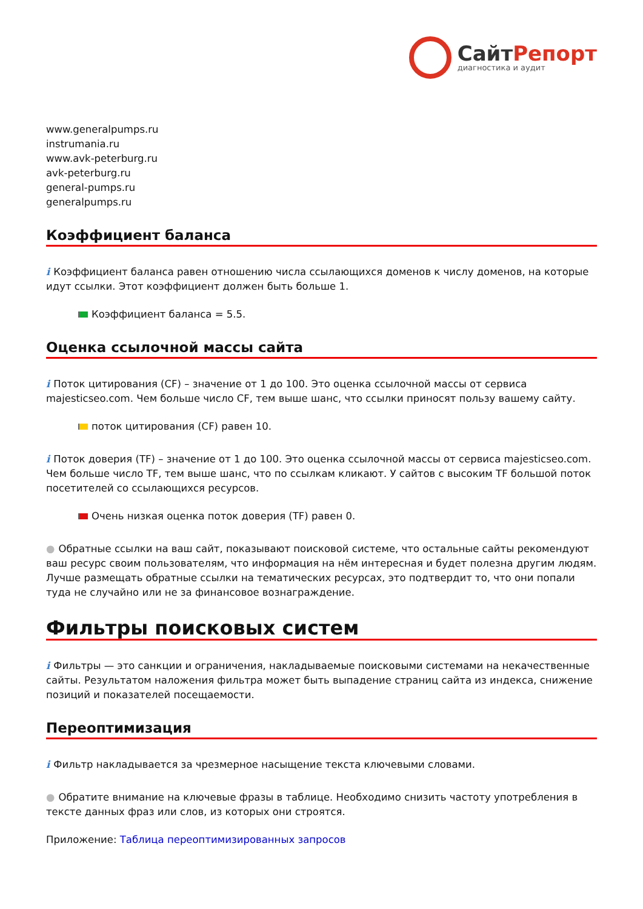СайтРепорт
диагностика и аудит
www.generalpumps.ru
instrumania.ru
www.avk-peterburg.ru
avk-peterburg.ru
general-pumps.ru
generalpumps.ru
Коэффициент баланса
i Коэффициент баланса равен отношению числа ссылающихся доменов к числу доменов, на которые идут ссылки. Этот коэффициент должен быть больше 1.
Коэффициент баланса = 5.5.
Оценка ссылочной массы сайта
i Поток цитирования (CF) – значение от 1 до 100. Это оценка ссылочной массы от сервиса majesticseo.com. Чем больше число CF, тем выше шанс, что ссылки приносят пользу вашему сайту.
поток цитирования (CF) равен 10.
i Поток доверия (TF) – значение от 1 до 100. Это оценка ссылочной массы от сервиса majesticseo.com. Чем больше число TF, тем выше шанс, что по ссылкам кликают. У сайтов с высоким TF большой поток посетителей со ссылающихся ресурсов.
Очень низкая оценка поток доверия (TF) равен 0.
● Обратные ссылки на ваш сайт, показывают поисковой системе, что остальные сайты рекомендуют ваш ресурс своим пользователям, что информация на нём интересная и будет полезна другим людям.
Лучше размещать обратные ссылки на тематических ресурсах, это подтвердит то, что они попали туда не случайно или не за финансовое вознаграждение.
Фильтры поисковых систем
i Фильтры — это санкции и ограничения, накладываемые поисковыми системами на некачественные сайты. Результатом наложения фильтра может быть выпадение страниц сайта из индекса, снижение позиций и показателей посещаемости.
Переоптимизация
i Фильтр накладывается за чрезмерное насыщение текста ключевыми словами.
● Обратите внимание на ключевые фразы в таблице. Необходимо снизить частоту употребления в тексте данных фраз или слов, из которых они строятся.
Приложение: Таблица переоптимизированных запросов